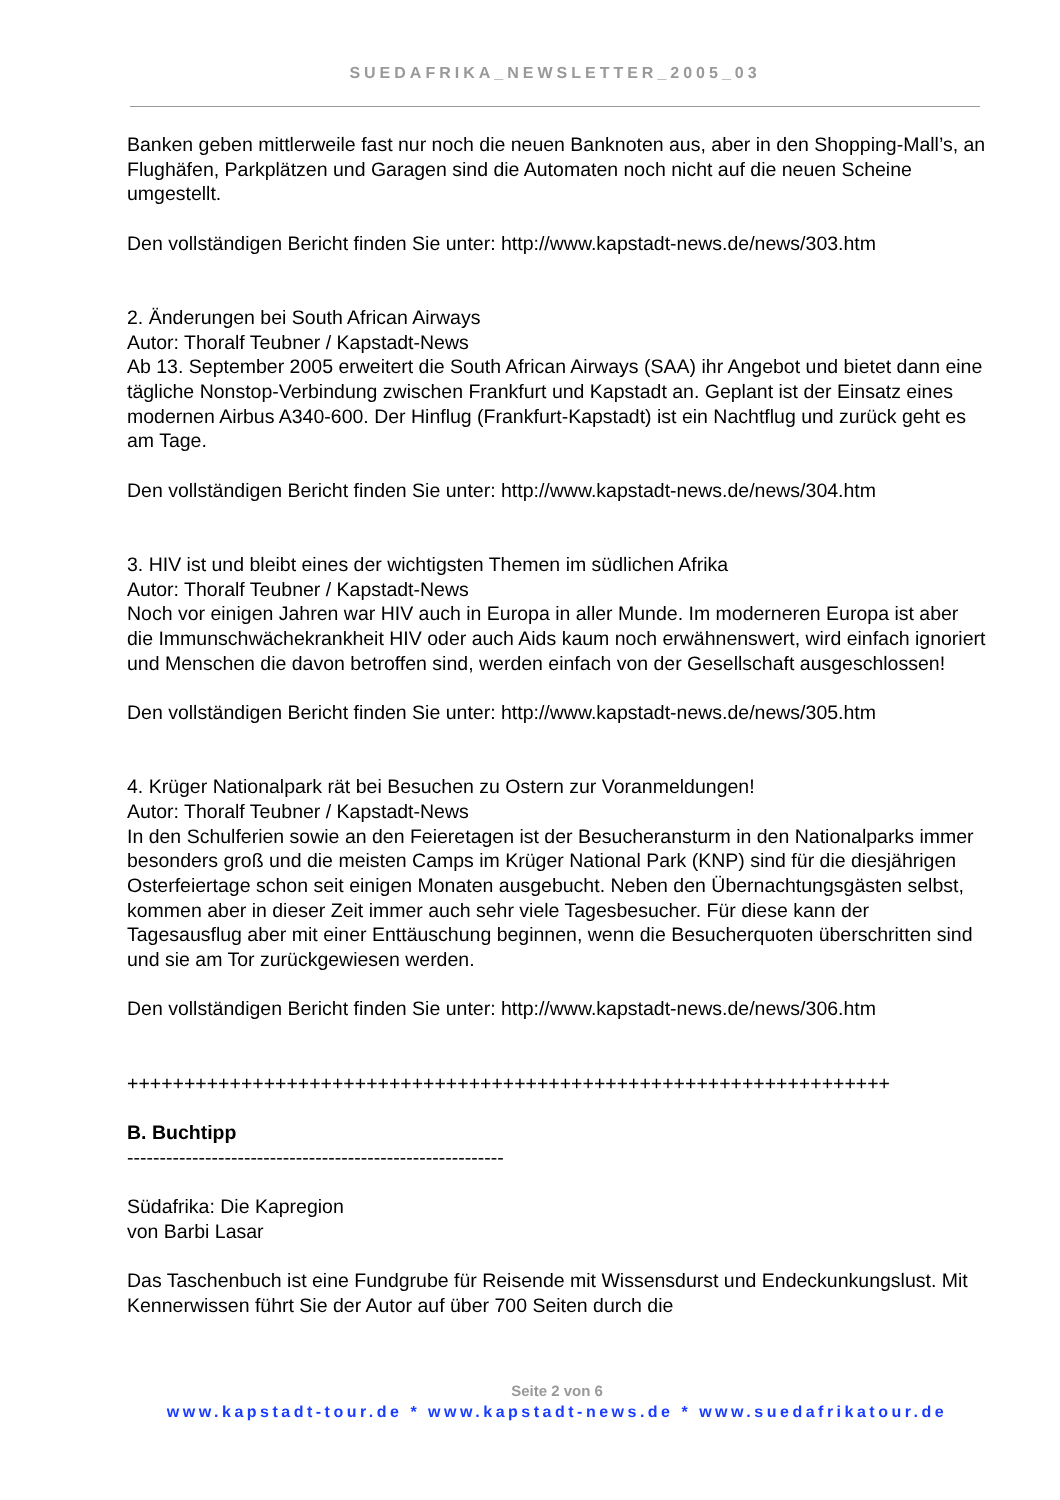SUEDAFRIKA_NEWSLETTER_2005_03
Banken geben mittlerweile fast nur noch die neuen Banknoten aus, aber in den Shopping-Mall’s, an Flughäfen, Parkplätzen und Garagen sind die Automaten noch nicht auf die neuen Scheine umgestellt.
Den vollständigen Bericht finden Sie unter: http://www.kapstadt-news.de/news/303.htm
2. Änderungen bei South African Airways
Autor: Thoralf Teubner / Kapstadt-News
Ab 13. September 2005 erweitert die South African Airways (SAA) ihr Angebot und bietet dann eine tägliche Nonstop-Verbindung zwischen Frankfurt und Kapstadt an. Geplant ist der Einsatz eines modernen Airbus A340-600. Der Hinflug (Frankfurt-Kapstadt) ist ein Nachtflug und zurück geht es am Tage.
Den vollständigen Bericht finden Sie unter: http://www.kapstadt-news.de/news/304.htm
3. HIV ist und bleibt eines der wichtigsten Themen im südlichen Afrika
Autor: Thoralf Teubner / Kapstadt-News
Noch vor einigen Jahren war HIV auch in Europa in aller Munde. Im moderneren Europa ist aber die Immunschwächekrankheit HIV oder auch Aids kaum noch erwähnenswert, wird einfach ignoriert und Menschen die davon betroffen sind, werden einfach von der Gesellschaft ausgeschlossen!
Den vollständigen Bericht finden Sie unter: http://www.kapstadt-news.de/news/305.htm
4. Krüger Nationalpark rät bei Besuchen zu Ostern zur Voranmeldungen!
Autor: Thoralf Teubner / Kapstadt-News
In den Schulferien sowie an den Feieretagen ist der Besucheransturm in den Nationalparks immer besonders groß und die meisten Camps im Krüger National Park (KNP) sind für die diesjährigen Osterfeiertage schon seit einigen Monaten ausgebucht. Neben den Übernachtungsgästen selbst, kommen aber in dieser Zeit immer auch sehr viele Tagesbesucher. Für diese kann der Tagesausflug aber mit einer Enttäuschung beginnen, wenn die Besucherquoten überschritten sind und sie am Tor zurückgewiesen werden.
Den vollständigen Bericht finden Sie unter: http://www.kapstadt-news.de/news/306.htm
+++++++++++++++++++++++++++++++++++++++++++++++++++++++++++++++++++
B. Buchtipp
----------------------------------------------------------
Südafrika: Die Kapregion
von Barbi Lasar
Das Taschenbuch ist eine Fundgrube für Reisende mit Wissensdurst und Endeckunkungslust. Mit Kennerwissen führt Sie der Autor auf über 700 Seiten durch die
Seite 2 von 6
www.kapstadt-tour.de * www.kapstadt-news.de * www.suedafrikatour.de